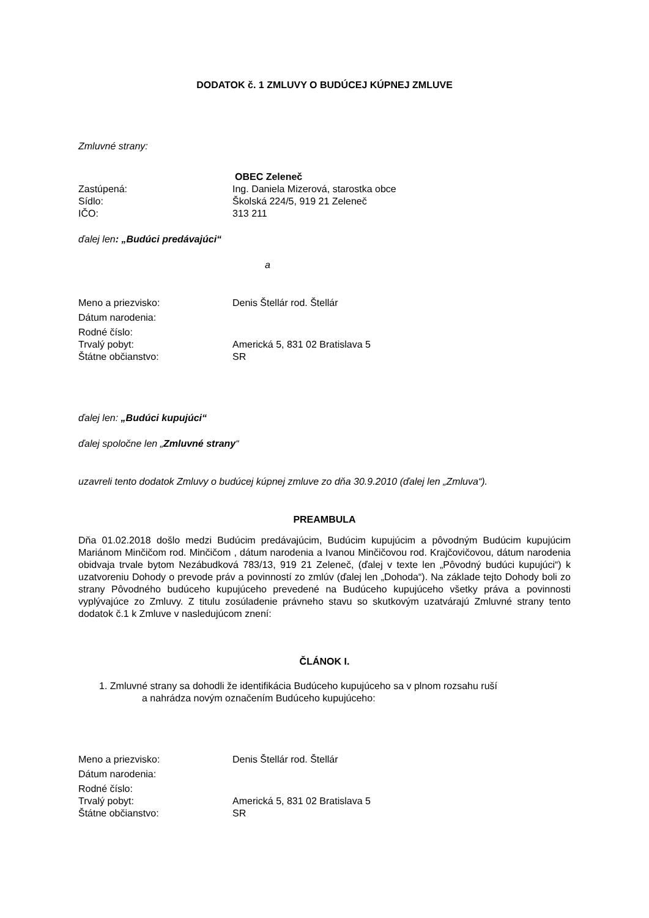DODATOK č. 1 ZMLUVY O BUDÚCEJ KÚPNEJ ZMLUVE
Zmluvné strany:
OBEC Zeleneč
Zastúpená: Ing. Daniela Mizerová, starostka obce
Sídlo: Školská 224/5, 919 21 Zeleneč
IČO: 313 211
ďalej len: „Budúci predávajúci“
a
Meno a priezvisko: Denis Štellár rod. Štellár
Dátum narodenia:
Rodné číslo:
Trvalý pobyt: Americká 5, 831 02 Bratislava 5
Štátne občianstvo: SR
ďalej len: „Budúci kupujúci“
ďalej spoločne len „Zmluvné strany“
uzavreli tento dodatok Zmluvy o budúcej kúpnej zmluve zo dňa 30.9.2010 (ďalej len „Zmluva“).
PREAMBULA
Dňa 01.02.2018 došlo medzi Budúcim predávajúcim, Budúcim kupujúcim a pôvodným Budúcim kupujúcim Mariánom Minčičom rod. Minčičom , dátum narodenia a Ivanou Minčičovou rod. Krajčovičovou, dátum narodenia obidvaja trvale bytom Nezábudková 783/13, 919 21 Zeleneč, (ďalej v texte len „Pôvodný budúci kupujúci“) k uzatvoreniu Dohody o prevode práv a povinností zo zmlúv (ďalej len „Dohoda“). Na základe tejto Dohody boli zo strany Pôvodného budúceho kupujúceho prevedené na Budúceho kupujúceho všetky práva a povinnosti vyplývajúce zo Zmluvy. Z titulu zosúladenie právneho stavu so skutkovým uzatvárajú Zmluvné strany tento dodatok č.1 k Zmluve v nasledujúcom znení:
ČLÁNOK I.
1. Zmluvné strany sa dohodli že identifikácia Budúceho kupujúceho sa v plnom rozsahu ruší
a nahrádza novým označením Budúceho kupujúceho:
Meno a priezvisko: Denis Štellár rod. Štellár
Dátum narodenia:
Rodné číslo:
Trvalý pobyt: Americká 5, 831 02 Bratislava 5
Štátne občianstvo: SR